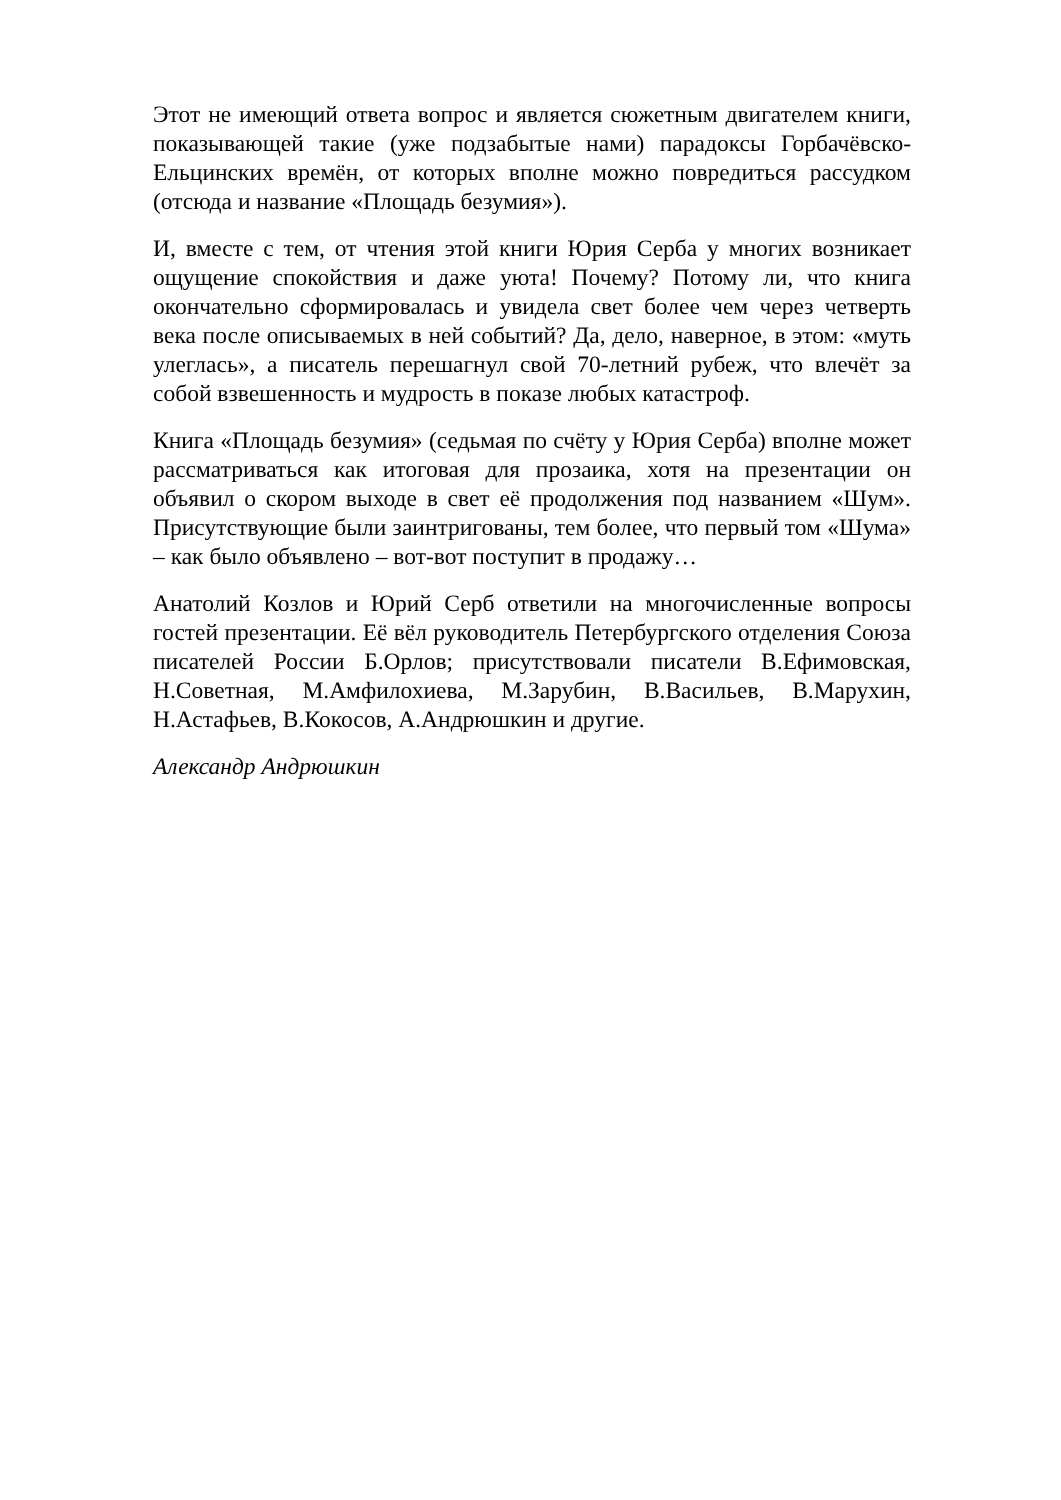Этот не имеющий ответа вопрос и является сюжетным двигателем книги, показывающей такие (уже подзабытые нами) парадоксы Горбачёвско-Ельцинских времён, от которых вполне можно повредиться рассудком (отсюда и название «Площадь безумия»).
И, вместе с тем, от чтения этой книги Юрия Серба у многих возникает ощущение спокойствия и даже уюта! Почему? Потому ли, что книга окончательно сформировалась и увидела свет более чем через четверть века после описываемых в ней событий? Да, дело, наверное, в этом: «муть улеглась», а писатель перешагнул свой 70-летний рубеж, что влечёт за собой взвешенность и мудрость в показе любых катастроф.
Книга «Площадь безумия» (седьмая по счёту у Юрия Серба) вполне может рассматриваться как итоговая для прозаика, хотя на презентации он объявил о скором выходе в свет её продолжения под названием «Шум». Присутствующие были заинтригованы, тем более, что первый том «Шума» – как было объявлено – вот-вот поступит в продажу…
Анатолий Козлов и Юрий Серб ответили на многочисленные вопросы гостей презентации. Её вёл руководитель Петербургского отделения Союза писателей России Б.Орлов; присутствовали писатели В.Ефимовская, Н.Советная, М.Амфилохиева, М.Зарубин, В.Васильев, В.Марухин, Н.Астафьев, В.Кокосов, А.Андрюшкин и другие.
Александр Андрюшкин